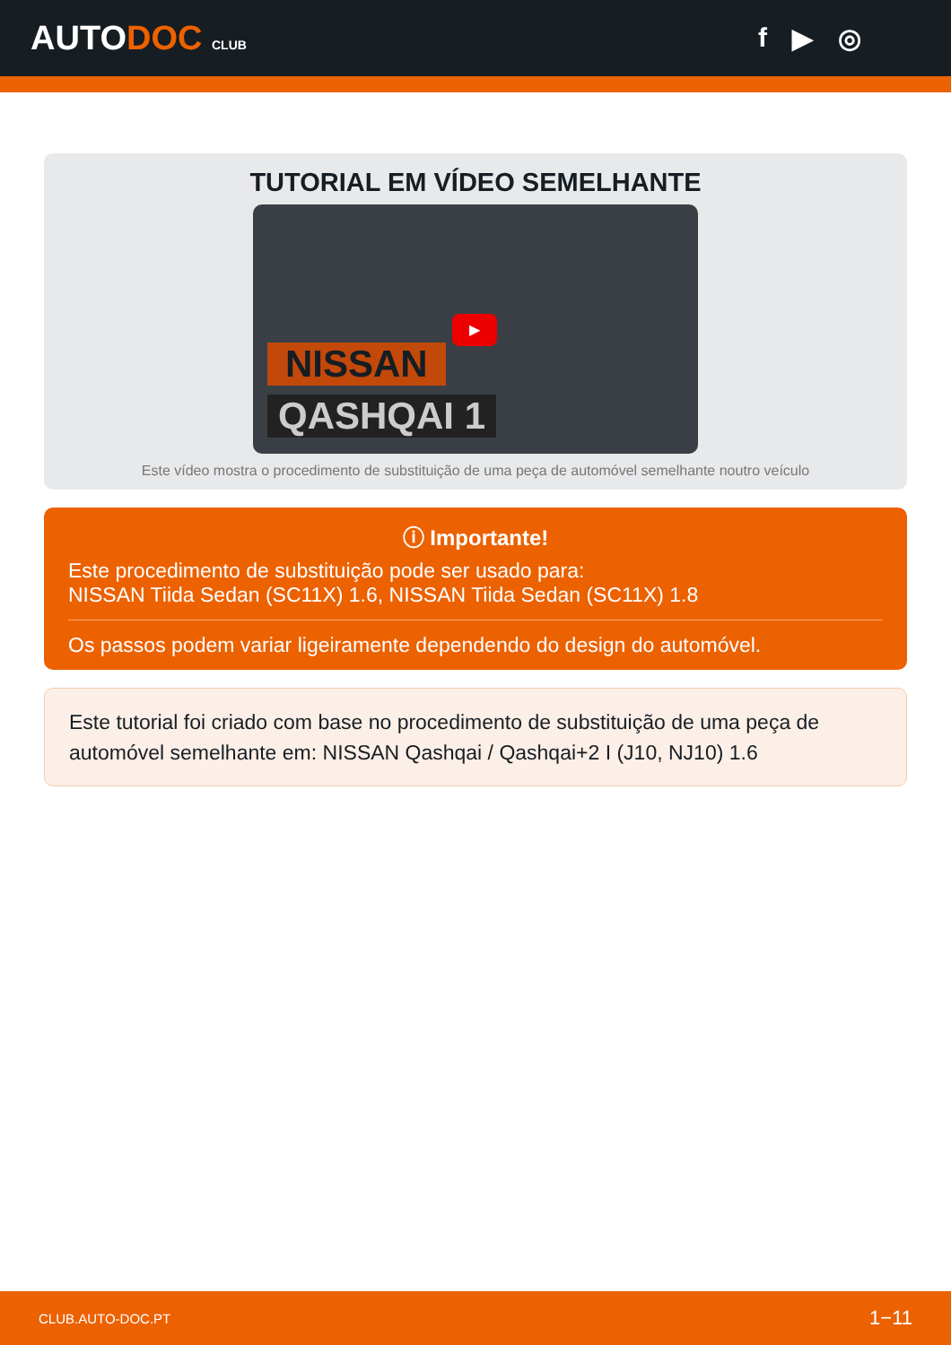AUTODOC CLUB
f ▶ ◎
TUTORIAL EM VÍDEO SEMELHANTE
▶
NISSAN
QASHQAI 1
Este vídeo mostra o procedimento de substituição de uma peça de automóvel semelhante noutro veículo
ⓘ Importante!
Este procedimento de substituição pode ser usado para:
NISSAN Tiida Sedan (SC11X) 1.6, NISSAN Tiida Sedan (SC11X) 1.8
Os passos podem variar ligeiramente dependendo do design do automóvel.
Este tutorial foi criado com base no procedimento de substituição de uma peça de automóvel semelhante em: NISSAN Qashqai / Qashqai+2 I (J10, NJ10) 1.6
CLUB.AUTO-DOC.PT 1−11